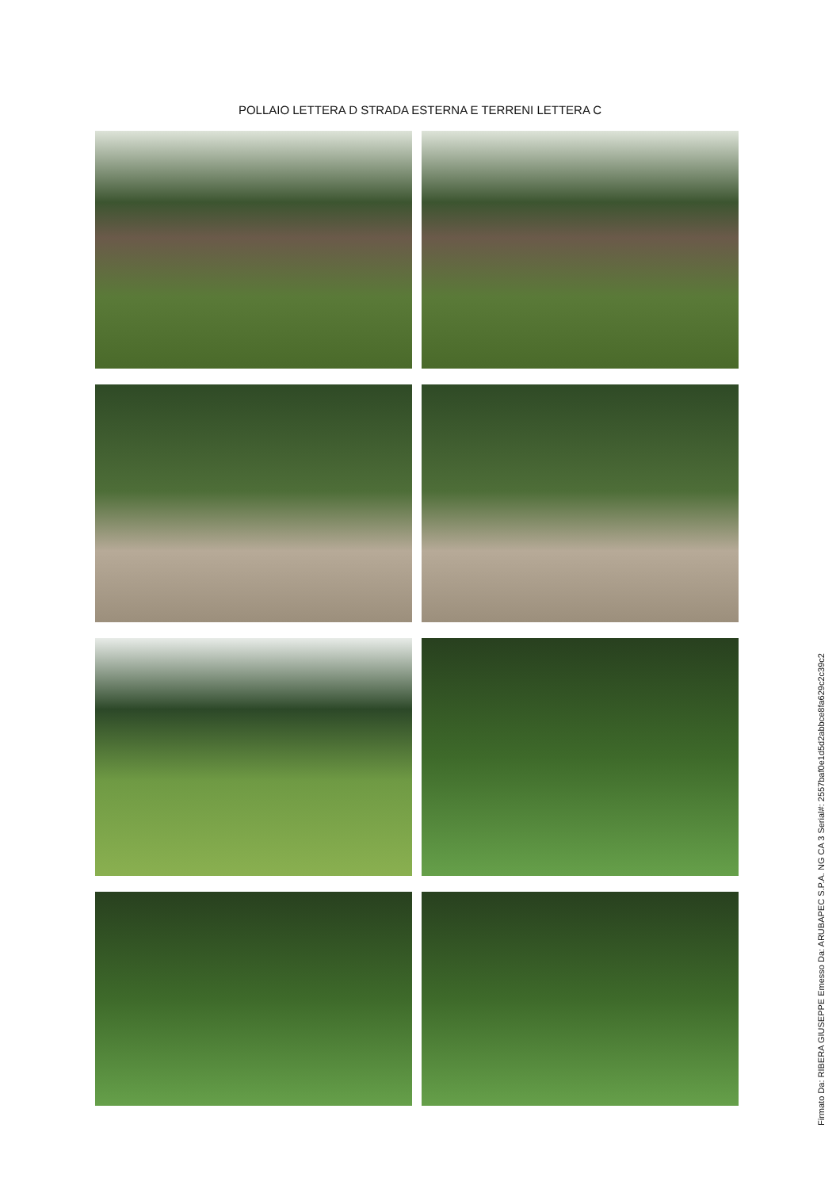POLLAIO LETTERA D STRADA ESTERNA E TERRENI LETTERA C
Firmato Da: RIBERA GIUSEPPE Emesso Da: ARUBAPEC S.P.A. NG CA 3 Serial#: 2557baf0e1d5d2abbce8fa629c2c39c2